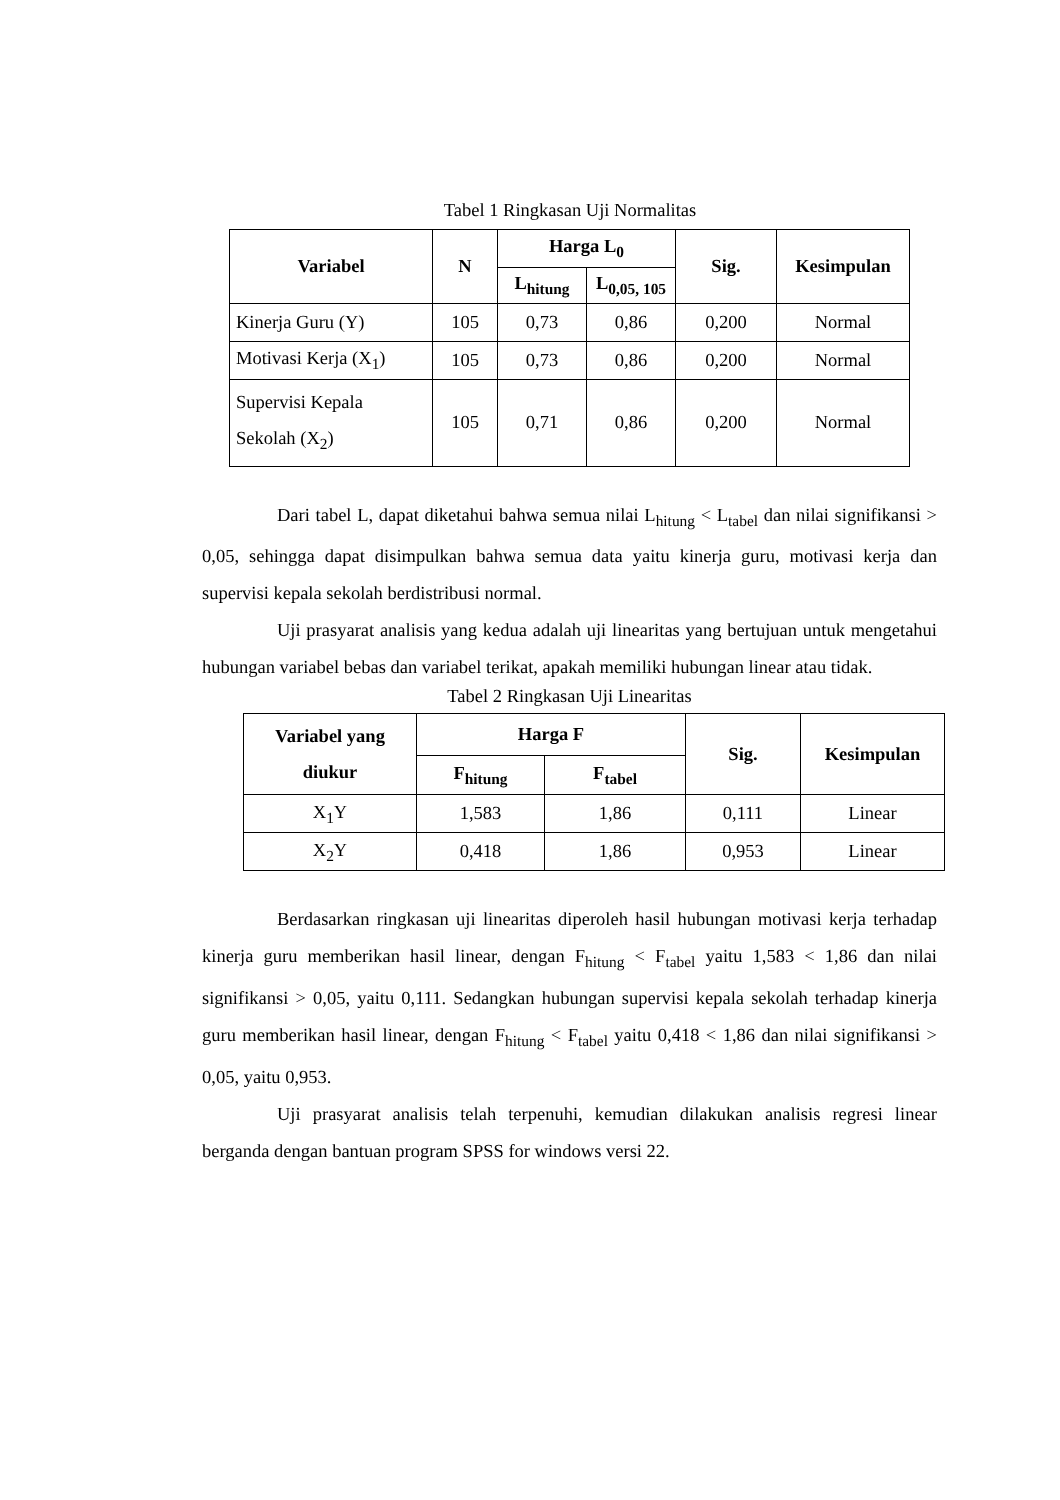Tabel 1 Ringkasan Uji Normalitas
| Variabel | N | Harga L<sub>0</sub> | | Sig. | Kesimpulan |
| --- | --- | --- | --- | --- | --- |
| | | L<sub>hitung</sub> | L<sub>0,05, 105</sub> | | |
| Kinerja Guru (Y) | 105 | 0,73 | 0,86 | 0,200 | Normal |
| Motivasi Kerja (X<sub>1</sub>) | 105 | 0,73 | 0,86 | 0,200 | Normal |
| Supervisi Kepala Sekolah (X<sub>2</sub>) | 105 | 0,71 | 0,86 | 0,200 | Normal |
Dari tabel L, dapat diketahui bahwa semua nilai L<sub>hitung</sub> < L<sub>tabel</sub> dan nilai signifikansi > 0,05, sehingga dapat disimpulkan bahwa semua data yaitu kinerja guru, motivasi kerja dan supervisi kepala sekolah berdistribusi normal.
Uji prasyarat analisis yang kedua adalah uji linearitas yang bertujuan untuk mengetahui hubungan variabel bebas dan variabel terikat, apakah memiliki hubungan linear atau tidak.
Tabel 2 Ringkasan Uji Linearitas
| Variabel yang diukur | Harga F | | Sig. | Kesimpulan |
| --- | --- | --- | --- | --- |
| | F<sub>hitung</sub> | F<sub>tabel</sub> | | |
| X<sub>1</sub>Y | 1,583 | 1,86 | 0,111 | Linear |
| X<sub>2</sub>Y | 0,418 | 1,86 | 0,953 | Linear |
Berdasarkan ringkasan uji linearitas diperoleh hasil hubungan motivasi kerja terhadap kinerja guru memberikan hasil linear, dengan F<sub>hitung</sub> < F<sub>tabel</sub> yaitu 1,583 < 1,86 dan nilai signifikansi > 0,05, yaitu 0,111. Sedangkan hubungan supervisi kepala sekolah terhadap kinerja guru memberikan hasil linear, dengan F<sub>hitung</sub> < F<sub>tabel</sub> yaitu 0,418 < 1,86 dan nilai signifikansi > 0,05, yaitu 0,953.
Uji prasyarat analisis telah terpenuhi, kemudian dilakukan analisis regresi linear berganda dengan bantuan program SPSS for windows versi 22.